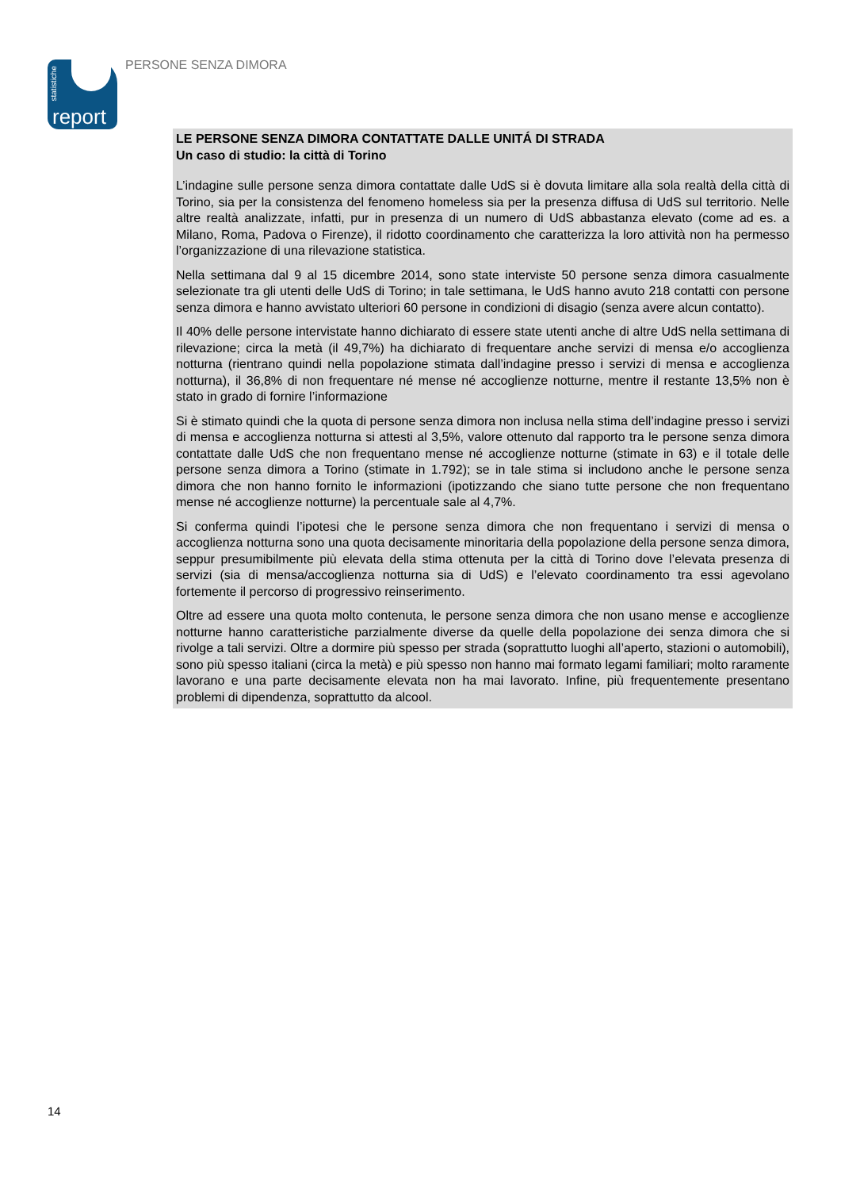statistiche
report
PERSONE SENZA DIMORA
LE PERSONE SENZA DIMORA CONTATTATE DALLE UNITÁ DI STRADA
Un caso di studio: la città di Torino
L’indagine sulle persone senza dimora contattate dalle UdS si è dovuta limitare alla sola realtà della città di Torino, sia per la consistenza del fenomeno homeless sia per la presenza diffusa di UdS sul territorio. Nelle altre realtà analizzate, infatti, pur in presenza di un numero di UdS abbastanza elevato (come ad es. a Milano, Roma, Padova o Firenze), il ridotto coordinamento che caratterizza la loro attività non ha permesso l’organizzazione di una rilevazione statistica.
Nella settimana dal 9 al 15 dicembre 2014, sono state interviste 50 persone senza dimora casualmente selezionate tra gli utenti delle UdS di Torino; in tale settimana, le UdS hanno avuto 218 contatti con persone senza dimora e hanno avvistato ulteriori 60 persone in condizioni di disagio (senza avere alcun contatto).
Il 40% delle persone intervistate hanno dichiarato di essere state utenti anche di altre UdS nella settimana di rilevazione; circa la metà (il 49,7%) ha dichiarato di frequentare anche servizi di mensa e/o accoglienza notturna (rientrano quindi nella popolazione stimata dall’indagine presso i servizi di mensa e accoglienza notturna), il 36,8% di non frequentare né mense né accoglienze notturne, mentre il restante 13,5% non è stato in grado di fornire l’informazione
Si è stimato quindi che la quota di persone senza dimora non inclusa nella stima dell’indagine presso i servizi di mensa e accoglienza notturna si attesti al 3,5%, valore ottenuto dal rapporto tra le persone senza dimora contattate dalle UdS che non frequentano mense né accoglienze notturne (stimate in 63) e il totale delle persone senza dimora a Torino (stimate in 1.792); se in tale stima si includono anche le persone senza dimora che non hanno fornito le informazioni (ipotizzando che siano tutte persone che non frequentano mense né accoglienze notturne) la percentuale sale al 4,7%.
Si conferma quindi l’ipotesi che le persone senza dimora che non frequentano i servizi di mensa o accoglienza notturna sono una quota decisamente minoritaria della popolazione della persone senza dimora, seppur presumibilmente più elevata della stima ottenuta per la città di Torino dove l’elevata presenza di servizi (sia di mensa/accoglienza notturna sia di UdS) e l’elevato coordinamento tra essi agevolano fortemente il percorso di progressivo reinserimento.
Oltre ad essere una quota molto contenuta, le persone senza dimora che non usano mense e accoglienze notturne hanno caratteristiche parzialmente diverse da quelle della popolazione dei senza dimora che si rivolge a tali servizi. Oltre a dormire più spesso per strada (soprattutto luoghi all’aperto, stazioni o automobili), sono più spesso italiani (circa la metà) e più spesso non hanno mai formato legami familiari; molto raramente lavorano e una parte decisamente elevata non ha mai lavorato. Infine, più frequentemente presentano problemi di dipendenza, soprattutto da alcool.
14